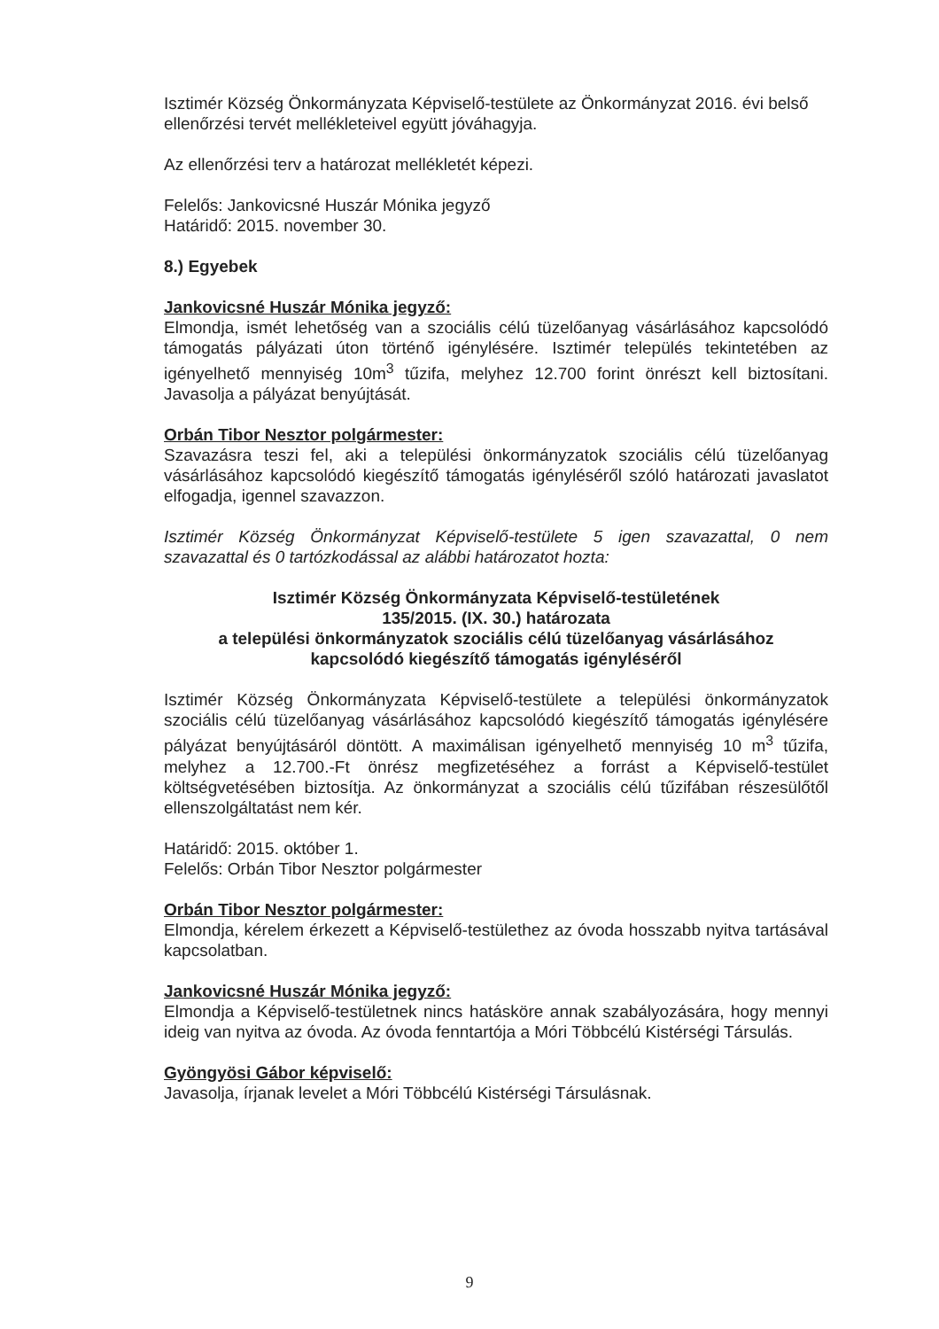Isztimér Község Önkormányzata Képviselő-testülete az Önkormányzat 2016. évi belső ellenőrzési tervét mellékleteivel együtt jóváhagyja.
Az ellenőrzési terv a határozat mellékletét képezi.
Felelős: Jankovicsné Huszár Mónika jegyző
Határidő: 2015. november 30.
8.) Egyebek
Jankovicsné Huszár Mónika jegyző:
Elmondja, ismét lehetőség van a szociális célú tüzelőanyag vásárlásához kapcsolódó támogatás pályázati úton történő igénylésére. Isztimér település tekintetében az igényelhető mennyiség 10m<sup>3</sup> tűzifa, melyhez 12.700 forint önrészt kell biztosítani. Javasolja a pályázat benyújtását.
Orbán Tibor Nesztor polgármester:
Szavazásra teszi fel, aki a települési önkormányzatok szociális célú tüzelőanyag vásárlásához kapcsolódó kiegészítő támogatás igényléséről szóló határozati javaslatot elfogadja, igennel szavazzon.
Isztimér Község Önkormányzat Képviselő-testülete 5 igen szavazattal, 0 nem szavazattal és 0 tartózkodással az alábbi határozatot hozta:
Isztimér Község Önkormányzata Képviselő-testületének
135/2015. (IX. 30.) határozata
a települési önkormányzatok szociális célú tüzelőanyag vásárlásához
kapcsolódó kiegészítő támogatás igényléséről
Isztimér Község Önkormányzata Képviselő-testülete a települési önkormányzatok szociális célú tüzelőanyag vásárlásához kapcsolódó kiegészítő támogatás igénylésére pályázat benyújtásáról döntött. A maximálisan igényelhető mennyiség 10 m<sup>3</sup> tűzifa, melyhez a 12.700.-Ft önrész megfizetéséhez a forrást a Képviselő-testület költségvetésében biztosítja. Az önkormányzat a szociális célú tűzifában részesülőtől ellenszolgáltatást nem kér.
Határidő: 2015. október 1.
Felelős: Orbán Tibor Nesztor polgármester
Orbán Tibor Nesztor polgármester:
Elmondja, kérelem érkezett a Képviselő-testülethez az óvoda hosszabb nyitva tartásával kapcsolatban.
Jankovicsné Huszár Mónika jegyző:
Elmondja a Képviselő-testületnek nincs hatásköre annak szabályozására, hogy mennyi ideig van nyitva az óvoda. Az óvoda fenntartója a Móri Többcélú Kistérségi Társulás.
Gyöngyösi Gábor képviselő:
Javasolja, írjanak levelet a Móri Többcélú Kistérségi Társulásnak.
9